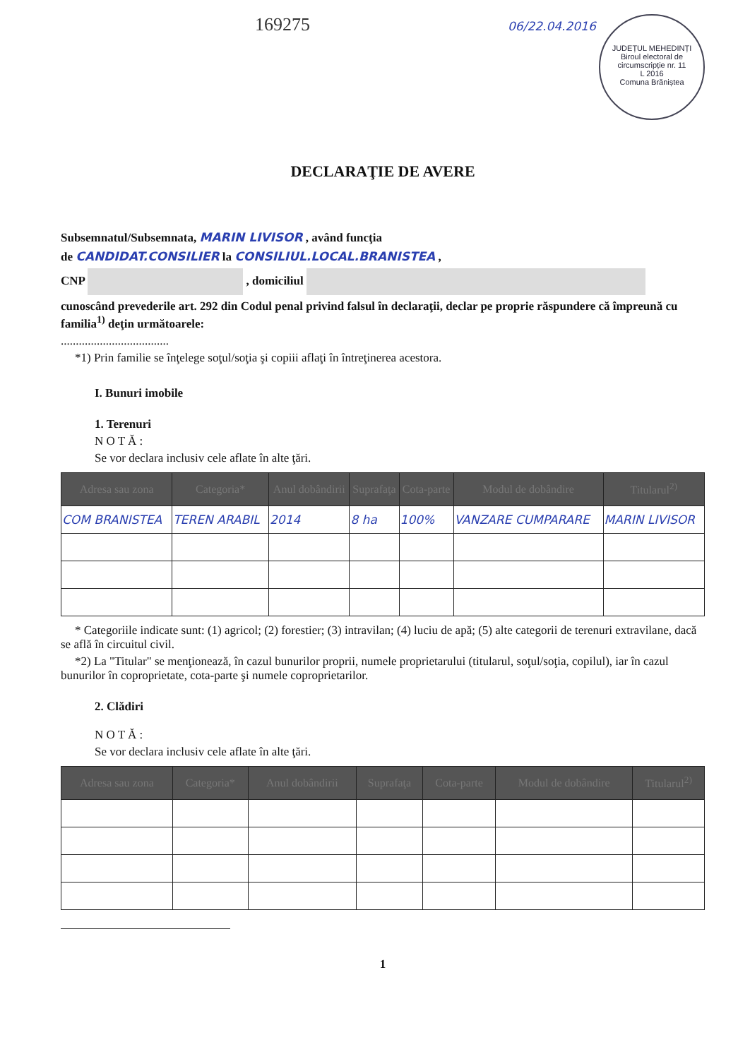169275 06/22.04.2016 JUDEȚUL MEHEDINȚI
Biroul electoral de circumscripție nr. 11
L 2016
Comuna Brăniștea
DECLARAŢIE DE AVERE
Subsemnatul/Subsemnata, MARIN LIVISOR , având funcţia
de CANDIDAT.CONSILIER la CONSILIUL.LOCAL.BRANISTEA ,
CNP , domiciliul
cunoscând prevederile art. 292 din Codul penal privind falsul în declaraţii, declar pe proprie răspundere că împreună cu familia<sup>1)</sup> deţin următoarele:
....................................
*1) Prin familie se înţelege soţul/soţia şi copiii aflaţi în întreţinerea acestora.
I. Bunuri imobile
1. Terenuri
N O T Ă :
Se vor declara inclusiv cele aflate în alte ţări.
| Adresa sau zona | Categoria* | Anul dobândirii | Suprafaţa | Cota-parte | Modul de dobândire | Titularul<sup>2)</sup> |
| --- | --- | --- | --- | --- | --- | --- |
| COM BRANISTEA | TEREN ARABIL | 2014 | 8 ha | 100% | VANZARE CUMPARARE | MARIN LIVISOR |
* Categoriile indicate sunt: (1) agricol; (2) forestier; (3) intravilan; (4) luciu de apă; (5) alte categorii de terenuri extravilane, dacă se află în circuitul civil.
*2) La "Titular" se menţionează, în cazul bunurilor proprii, numele proprietarului (titularul, soţul/soţia, copilul), iar în cazul bunurilor în coproprietate, cota-parte şi numele coproprietarilor.
2. Clădiri
N O T Ă :
Se vor declara inclusiv cele aflate în alte ţări.
| Adresa sau zona | Categoria* | Anul dobândirii | Suprafaţa | Cota-parte | Modul de dobândire | Titularul<sup>2)</sup> |
| --- | --- | --- | --- | --- | --- | --- |
1